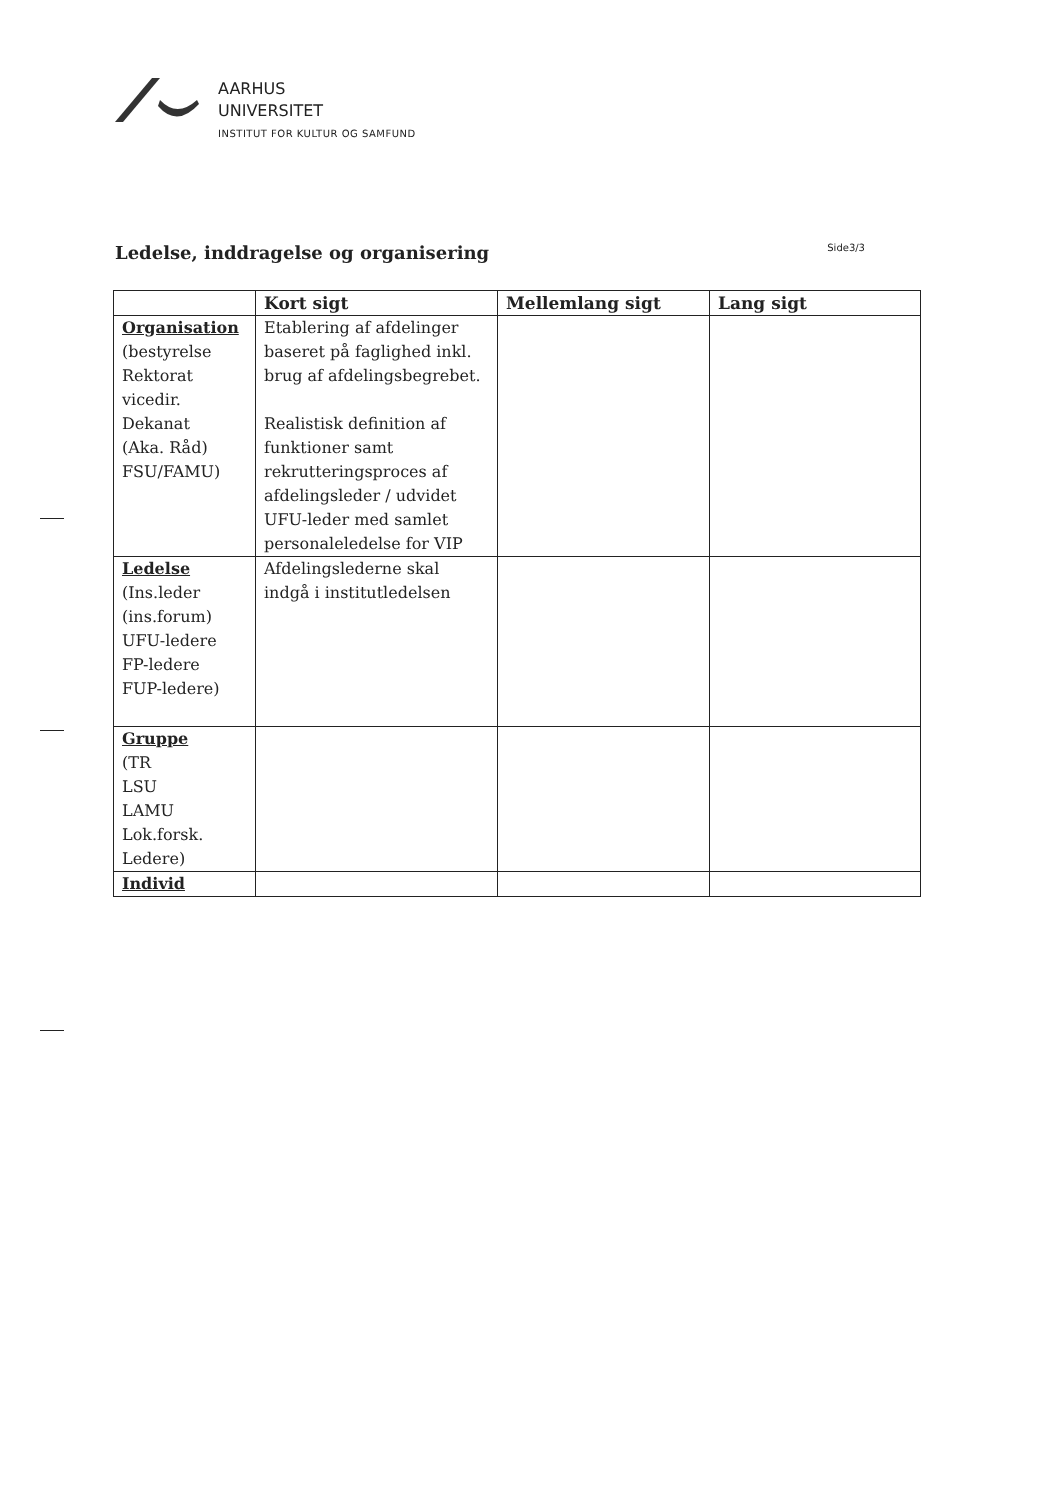AARHUS
UNIVERSITET
INSTITUT FOR KULTUR OG SAMFUND
Ledelse, inddragelse og organisering
Side3/3
| | Kort sigt | Mellemlang sigt | Lang sigt |
| --- | --- | --- | --- |
| Organisation (bestyrelse Rektorat vicedir. Dekanat (Aka. Råd) FSU/FAMU) | Etablering af afdelinger baseret på faglighed inkl. brug af afdelingsbegrebet. Realistisk definition af funktioner samt rekrutteringsproces af afdelingsleder / udvidet UFU-leder med samlet personaleledelse for VIP | | |
| Ledelse (Ins.leder (ins.forum) UFU-ledere FP-ledere FUP-ledere) | Afdelingslederne skal indgå i institutledelsen | | |
| Gruppe (TR LSU LAMU Lok.forsk. Ledere) | | | |
| Individ | | | |